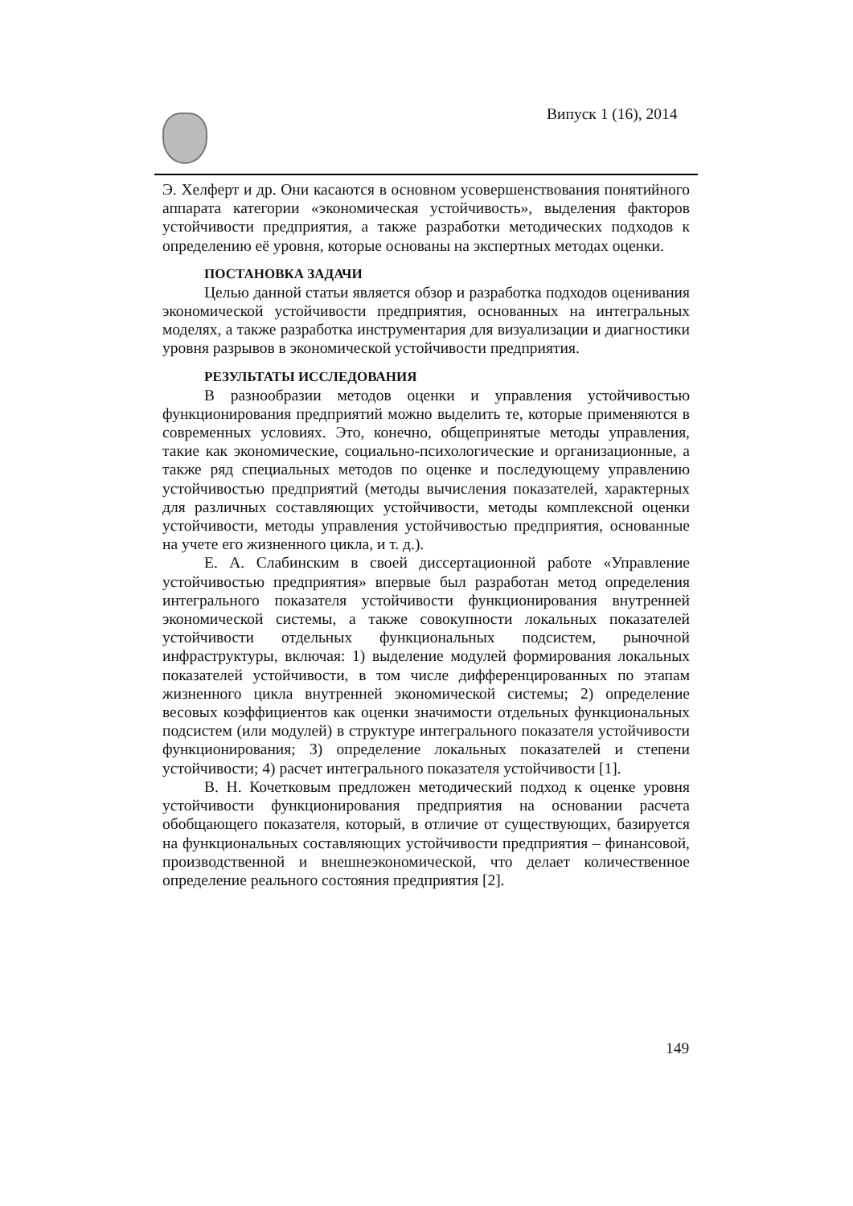Випуск 1 (16), 2014
Э. Хелферт и др. Они касаются в основном усовершенствования понятийного аппарата категории «экономическая устойчивость», выделения факторов устойчивости предприятия, а также разработки методических подходов к определению её уровня, которые основаны на экспертных методах оценки.
ПОСТАНОВКА ЗАДАЧИ
Целью данной статьи является обзор и разработка подходов оценивания экономической устойчивости предприятия, основанных на интегральных моделях, а также разработка инструментария для визуализации и диагностики уровня разрывов в экономической устойчивости предприятия.
РЕЗУЛЬТАТЫ ИССЛЕДОВАНИЯ
В разнообразии методов оценки и управления устойчивостью функционирования предприятий можно выделить те, которые применяются в современных условиях. Это, конечно, общепринятые методы управления, такие как экономические, социально-психологические и организационные, а также ряд специальных методов по оценке и последующему управлению устойчивостью предприятий (методы вычисления показателей, характерных для различных составляющих устойчивости, методы комплексной оценки устойчивости, методы управления устойчивостью предприятия, основанные на учете его жизненного цикла, и т. д.).
Е. А. Слабинским в своей диссертационной работе «Управление устойчивостью предприятия» впервые был разработан метод определения интегрального показателя устойчивости функционирования внутренней экономической системы, а также совокупности локальных показателей устойчивости отдельных функциональных подсистем, рыночной инфраструктуры, включая: 1) выделение модулей формирования локальных показателей устойчивости, в том числе дифференцированных по этапам жизненного цикла внутренней экономической системы; 2) определение весовых коэффициентов как оценки значимости отдельных функциональных подсистем (или модулей) в структуре интегрального показателя устойчивости функционирования; 3) определение локальных показателей и степени устойчивости; 4) расчет интегрального показателя устойчивости [1].
В. Н. Кочетковым предложен методический подход к оценке уровня устойчивости функционирования предприятия на основании расчета обобщающего показателя, который, в отличие от существующих, базируется на функциональных составляющих устойчивости предприятия – финансовой, производственной и внешнеэкономической, что делает количественное определение реального состояния предприятия [2].
149